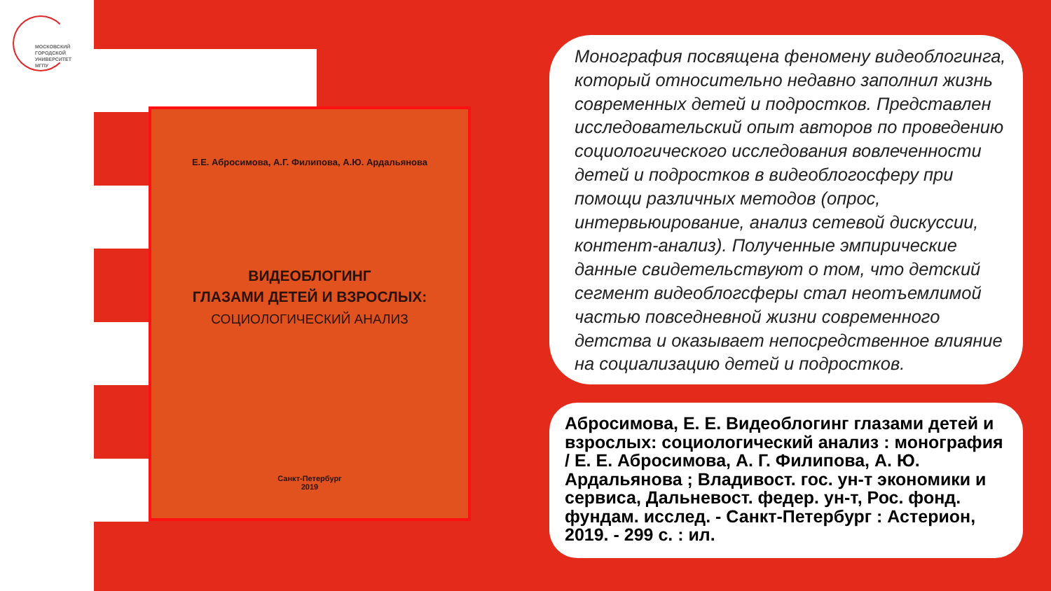МОСКОВСКИЙ
ГОРОДСКОЙ
УНИВЕРСИТЕТ
МГПУ
Е.Е. Абросимова, А.Г. Филипова, А.Ю. Ардальянова
ВИДЕОБЛОГИНГ
ГЛАЗАМИ ДЕТЕЙ И ВЗРОСЛЫХ:
СОЦИОЛОГИЧЕСКИЙ АНАЛИЗ
Санкт-Петербург
2019
Монография посвящена феномену видеоблогинга, который относительно недавно заполнил жизнь современных детей и подростков. Представлен исследовательский опыт авторов по проведению социологического исследования вовлеченности детей и подростков в видеоблогосферу при помощи различных методов (опрос, интервьюирование, анализ сетевой дискуссии, контент-анализ). Полученные эмпирические данные свидетельствуют о том, что детский сегмент видеоблогсферы стал неотъемлимой частью повседневной жизни современного детства и оказывает непосредственное влияние на социализацию детей и подростков.
Абросимова, Е. Е. Видеоблогинг глазами детей и взрослых: социологический анализ : монография / Е. Е. Абросимова, А. Г. Филипова, А. Ю. Ардальянова ; Владивост. гос. ун-т экономики и сервиса, Дальневост. федер. ун-т, Рос. фонд. фундам. исслед. - Санкт-Петербург : Астерион, 2019. - 299 с. : ил.